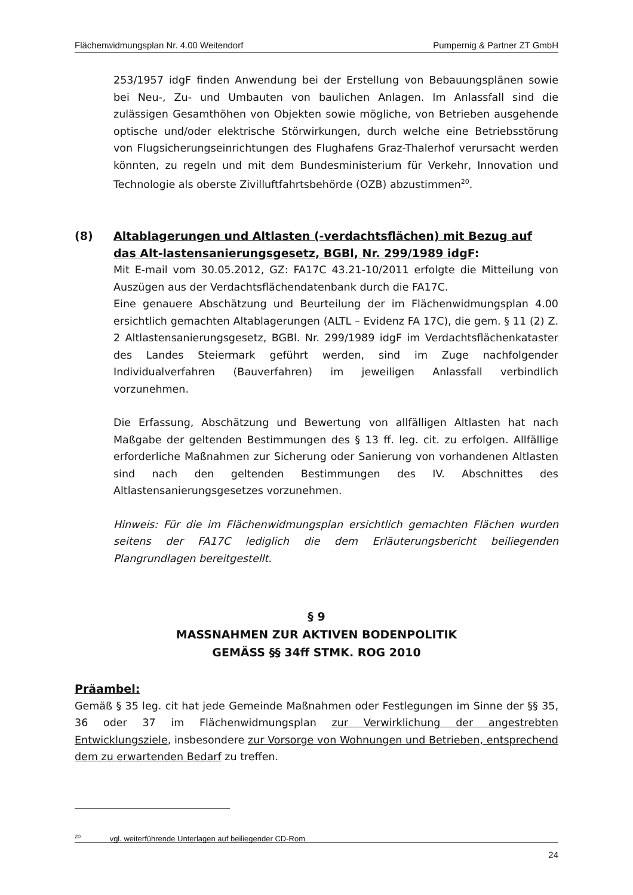Flächenwidmungsplan Nr. 4.00 Weitendorf Pumpernig & Partner ZT GmbH
253/1957 idgF finden Anwendung bei der Erstellung von Bebauungsplänen sowie bei Neu-, Zu- und Umbauten von baulichen Anlagen. Im Anlassfall sind die zulässigen Gesamthöhen von Objekten sowie mögliche, von Betrieben ausgehende optische und/oder elektrische Störwirkungen, durch welche eine Betriebsstörung von Flugsicherungseinrichtungen des Flughafens Graz-Thalerhof verursacht werden könnten, zu regeln und mit dem Bundesministerium für Verkehr, Innovation und Technologie als oberste Zivilluftfahrtsbehörde (OZB) abzustimmen<sup>20</sup>.
(8) Altablagerungen und Altlasten (-verdachtsflächen) mit Bezug auf das Alt-lastensanierungsgesetz, BGBl, Nr. 299/1989 idgF:
Mit E-mail vom 30.05.2012, GZ: FA17C 43.21-10/2011 erfolgte die Mitteilung von Auszügen aus der Verdachtsflächendatenbank durch die FA17C.
Eine genauere Abschätzung und Beurteilung der im Flächenwidmungsplan 4.00 ersichtlich gemachten Altablagerungen (ALTL – Evidenz FA 17C), die gem. § 11 (2) Z. 2 Altlastensanierungsgesetz, BGBl. Nr. 299/1989 idgF im Verdachtsflächenkataster des Landes Steiermark geführt werden, sind im Zuge nachfolgender Individualverfahren (Bauverfahren) im jeweiligen Anlassfall verbindlich vorzunehmen.
Die Erfassung, Abschätzung und Bewertung von allfälligen Altlasten hat nach Maßgabe der geltenden Bestimmungen des § 13 ff. leg. cit. zu erfolgen. Allfällige erforderliche Maßnahmen zur Sicherung oder Sanierung von vorhandenen Altlasten sind nach den geltenden Bestimmungen des IV. Abschnittes des Altlastensanierungsgesetzes vorzunehmen.
Hinweis: Für die im Flächenwidmungsplan ersichtlich gemachten Flächen wurden seitens der FA17C lediglich die dem Erläuterungsbericht beiliegenden Plangrundlagen bereitgestellt.
§ 9
MASSNAHMEN ZUR AKTIVEN BODENPOLITIK
GEMÄSS §§ 34ff STMK. ROG 2010
Präambel:
Gemäß § 35 leg. cit hat jede Gemeinde Maßnahmen oder Festlegungen im Sinne der §§ 35, 36 oder 37 im Flächenwidmungsplan zur Verwirklichung der angestrebten Entwicklungsziele, insbesondere zur Vorsorge von Wohnungen und Betrieben, entsprechend dem zu erwartenden Bedarf zu treffen.
<sup>20</sup> vgl. weiterführende Unterlagen auf beiliegender CD-Rom
24